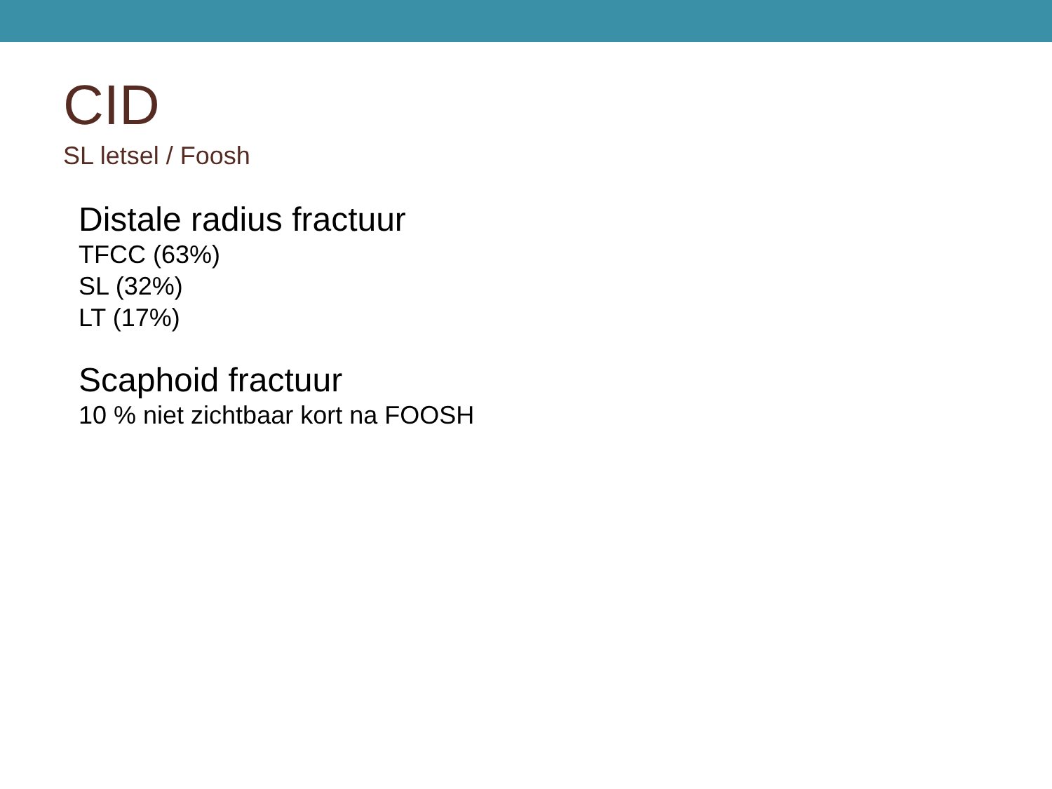CID
SL letsel / Foosh
Distale radius fractuur
TFCC (63%)
SL (32%)
LT (17%)
Scaphoid fractuur
10 % niet zichtbaar kort na FOOSH